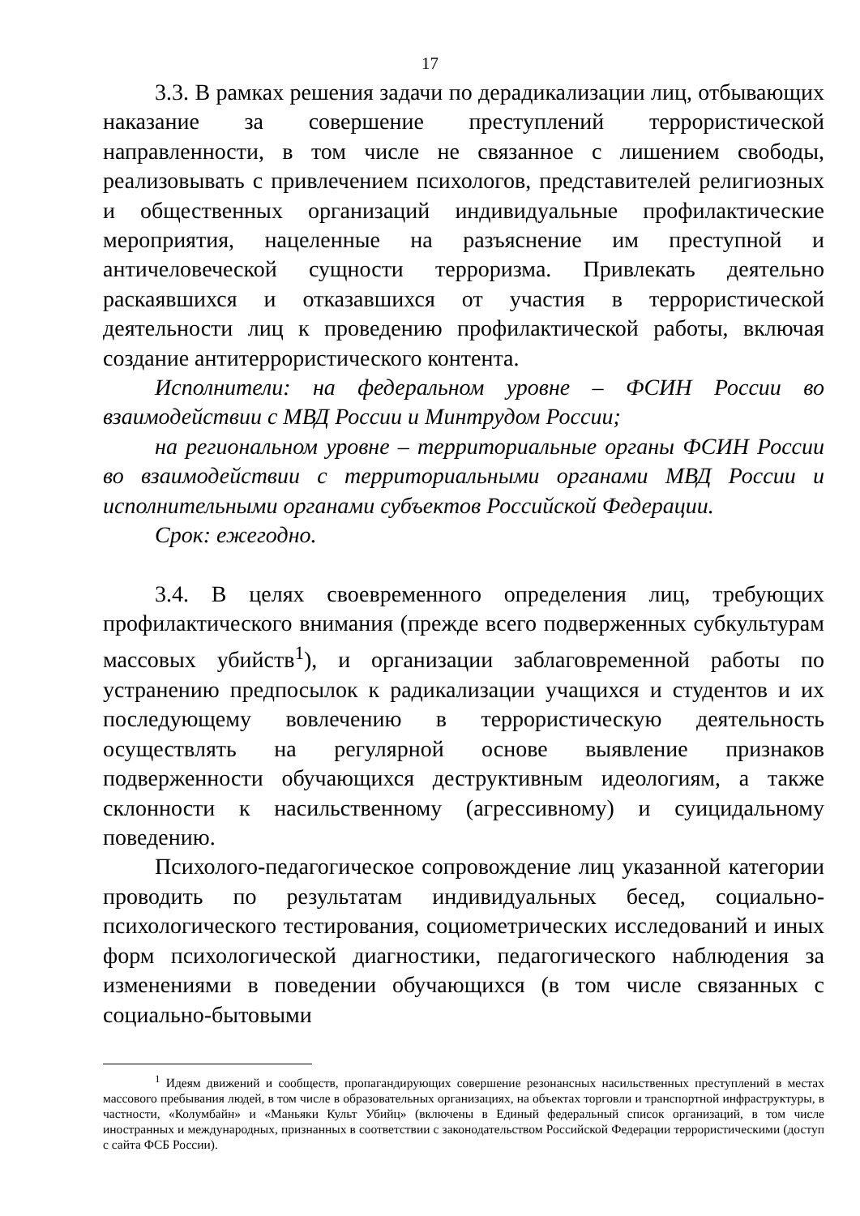17
3.3. В рамках решения задачи по дерадикализации лиц, отбывающих наказание за совершение преступлений террористической направленности, в том числе не связанное с лишением свободы, реализовывать с привлечением психологов, представителей религиозных и общественных организаций индивидуальные профилактические мероприятия, нацеленные на разъяснение им преступной и античеловеческой сущности терроризма. Привлекать деятельно раскаявшихся и отказавшихся от участия в террористической деятельности лиц к проведению профилактической работы, включая создание антитеррористического контента.
Исполнители: на федеральном уровне – ФСИН России во взаимодействии с МВД России и Минтрудом России;
на региональном уровне – территориальные органы ФСИН России во взаимодействии с территориальными органами МВД России и исполнительными органами субъектов Российской Федерации.
Срок: ежегодно.
3.4. В целях своевременного определения лиц, требующих профилактического внимания (прежде всего подверженных субкультурам массовых убийств<sup>1</sup>), и организации заблаговременной работы по устранению предпосылок к радикализации учащихся и студентов и их последующему вовлечению в террористическую деятельность осуществлять на регулярной основе выявление признаков подверженности обучающихся деструктивным идеологиям, а также склонности к насильственному (агрессивному) и суицидальному поведению.
Психолого-педагогическое сопровождение лиц указанной категории проводить по результатам индивидуальных бесед, социально-психологического тестирования, социометрических исследований и иных форм психологической диагностики, педагогического наблюдения за изменениями в поведении обучающихся (в том числе связанных с социально-бытовыми
<sup>1</sup> Идеям движений и сообществ, пропагандирующих совершение резонансных насильственных преступлений в местах массового пребывания людей, в том числе в образовательных организациях, на объектах торговли и транспортной инфраструктуры, в частности, «Колумбайн» и «Маньяки Культ Убийц» (включены в Единый федеральный список организаций, в том числе иностранных и международных, признанных в соответствии с законодательством Российской Федерации террористическими (доступ с сайта ФСБ России).